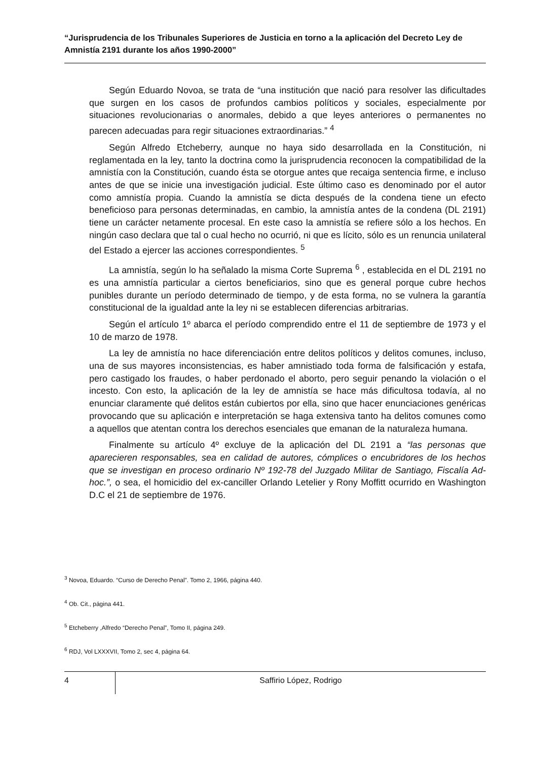“Jurisprudencia de los Tribunales Superiores de Justicia en torno a la aplicación del Decreto Ley de Amnistía 2191 durante los años 1990-2000”
Según Eduardo Novoa, se trata de “una institución que nació para resolver las dificultades que surgen en los casos de profundos cambios políticos y sociales, especialmente por situaciones revolucionarias o anormales, debido a que leyes anteriores o permanentes no parecen adecuadas para regir situaciones extraordinarias.” <sup>4</sup>
Según Alfredo Etcheberry, aunque no haya sido desarrollada en la Constitución, ni reglamentada en la ley, tanto la doctrina como la jurisprudencia reconocen la compatibilidad de la amnistía con la Constitución, cuando ésta se otorgue antes que recaiga sentencia firme, e incluso antes de que se inicie una investigación judicial. Este último caso es denominado por el autor como amnistía propia. Cuando la amnistía se dicta después de la condena tiene un efecto beneficioso para personas determinadas, en cambio, la amnistía antes de la condena (DL 2191) tiene un carácter netamente procesal. En este caso la amnistía se refiere sólo a los hechos. En ningún caso declara que tal o cual hecho no ocurrió, ni que es lícito, sólo es un renuncia unilateral del Estado a ejercer las acciones correspondientes. <sup>5</sup>
La amnistía, según lo ha señalado la misma Corte Suprema <sup>6</sup> , establecida en el DL 2191 no es una amnistía particular a ciertos beneficiarios, sino que es general porque cubre hechos punibles durante un período determinado de tiempo, y de esta forma, no se vulnera la garantía constitucional de la igualdad ante la ley ni se establecen diferencias arbitrarias.
Según el artículo 1º abarca el período comprendido entre el 11 de septiembre de 1973 y el 10 de marzo de 1978.
La ley de amnistía no hace diferenciación entre delitos políticos y delitos comunes, incluso, una de sus mayores inconsistencias, es haber amnistiado toda forma de falsificación y estafa, pero castigado los fraudes, o haber perdonado el aborto, pero seguir penando la violación o el incesto. Con esto, la aplicación de la ley de amnistía se hace más dificultosa todavía, al no enunciar claramente qué delitos están cubiertos por ella, sino que hacer enunciaciones genéricas provocando que su aplicación e interpretación se haga extensiva tanto ha delitos comunes como a aquellos que atentan contra los derechos esenciales que emanan de la naturaleza humana.
Finalmente su artículo 4º excluye de la aplicación del DL 2191 a “las personas que aparecieren responsables, sea en calidad de autores, cómplices o encubridores de los hechos que se investigan en proceso ordinario Nº 192-78 del Juzgado Militar de Santiago, Fiscalía Ad-hoc.”, o sea, el homicidio del ex-canciller Orlando Letelier y Rony Moffitt ocurrido en Washington D.C el 21 de septiembre de 1976.
<sup>3</sup> Novoa, Eduardo. “Curso de Derecho Penal”. Tomo 2, 1966, página 440.
<sup>4</sup> Ob. Cit., página 441.
<sup>5</sup> Etcheberry ,Alfredo “Derecho Penal”, Tomo II, página 249.
<sup>6</sup> RDJ, Vol LXXXVII, Tomo 2, sec 4, página 64.
4
Saffirio López, Rodrigo